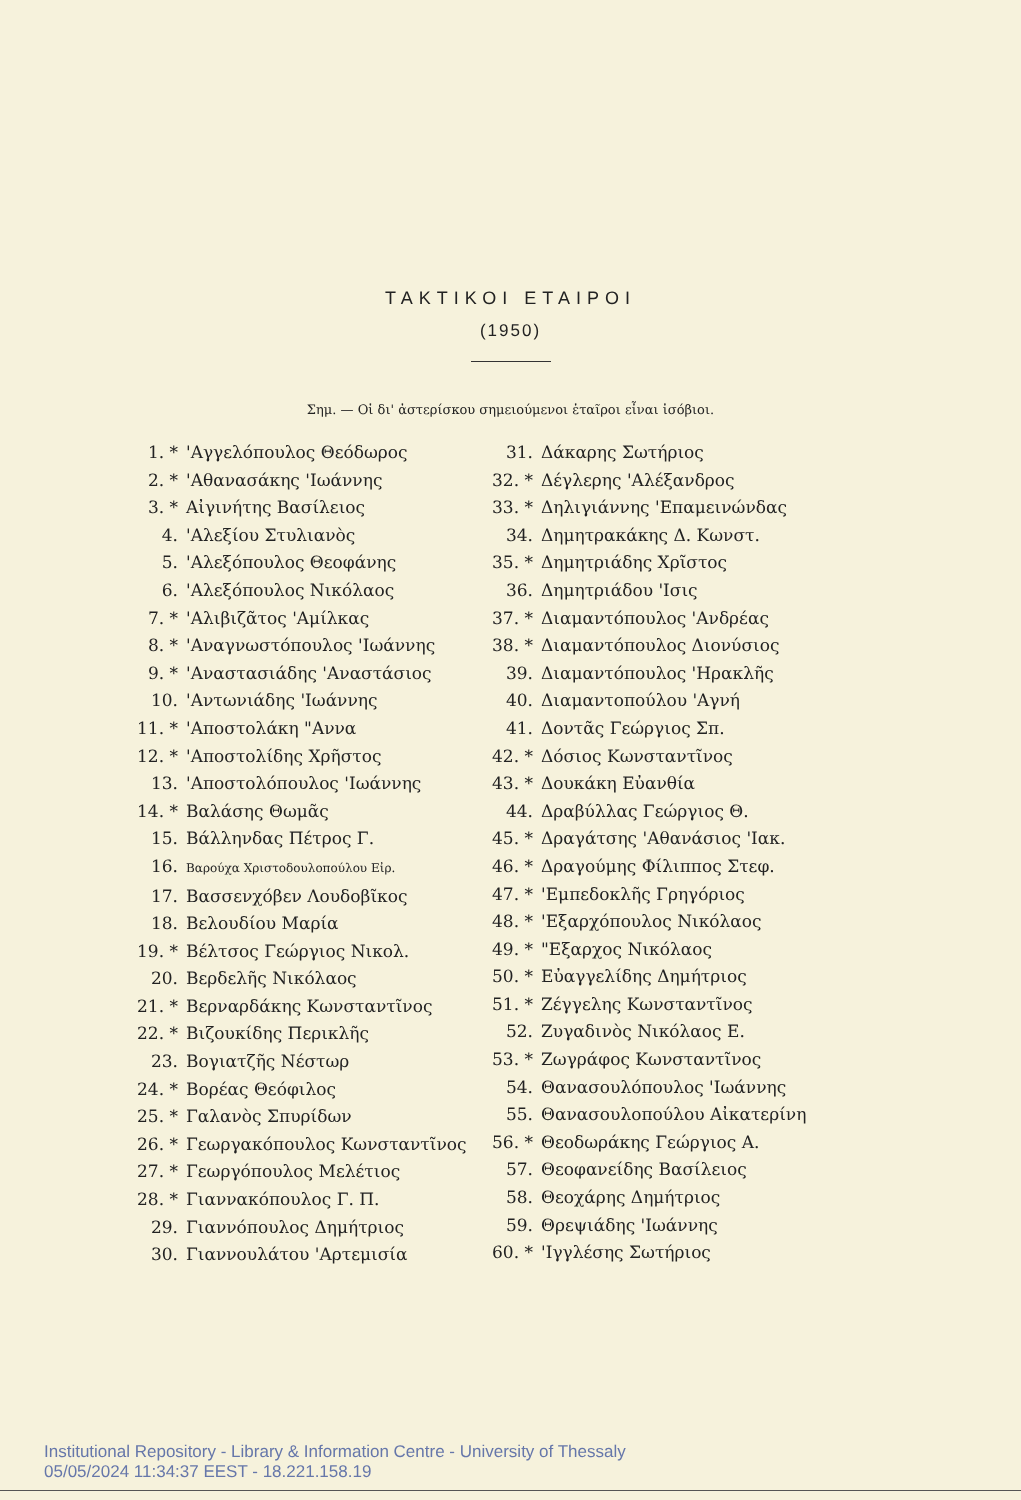ΤΑΚΤΙΚΟΙ ΕΤΑΙΡΟΙ
(1950)
Σημ. — Οἱ δι' ἀστερίσκου σημειούμενοι ἑταῖροι εἶναι ἰσόβιοι.
1. * 'Αγγελόπουλος Θεόδωρος
2. * 'Αθανασάκης 'Ιωάννης
3. * Αἰγινήτης Βασίλειος
4. 'Αλεξίου Στυλιανὸς
5. 'Αλεξόπουλος Θεοφάνης
6. 'Αλεξόπουλος Νικόλαος
7. * 'Αλιβιζᾶτος 'Αμίλκας
8. * 'Αναγνωστόπουλος 'Ιωάννης
9. * 'Αναστασιάδης 'Αναστάσιος
10. 'Αντωνιάδης 'Ιωάννης
11. * 'Αποστολάκη "Αννα
12. * 'Αποστολίδης Χρῆστος
13. 'Αποστολόπουλος 'Ιωάννης
14. * Βαλάσης Θωμᾶς
15. Βάλληνδας Πέτρος Γ.
16. Βαρούχα Χριστοδουλοπούλου Εἰρ.
17. Βασσενχόβεν Λουδοβῖκος
18. Βελουδίου Μαρία
19. * Βέλτσος Γεώργιος Νικολ.
20. Βερδελῆς Νικόλαος
21. * Βερναρδάκης Κωνσταντῖνος
22. * Βιζουκίδης Περικλῆς
23. Βογιατζῆς Νέστωρ
24. * Βορέας Θεόφιλος
25. * Γαλανὸς Σπυρίδων
26. * Γεωργακόπουλος Κωνσταντῖνος
27. * Γεωργόπουλος Μελέτιος
28. * Γιαννακόπουλος Γ. Π.
29. Γιαννόπουλος Δημήτριος
30. Γιαννουλάτου 'Αρτεμισία
31. Δάκαρης Σωτήριος
32. * Δέγλερης 'Αλέξανδρος
33. * Δηλιγιάννης 'Επαμεινώνδας
34. Δημητρακάκης Δ. Κωνστ.
35. * Δημητριάδης Χρῖστος
36. Δημητριάδου 'Ισις
37. * Διαμαντόπουλος 'Ανδρέας
38. * Διαμαντόπουλος Διονύσιος
39. Διαμαντόπουλος 'Ηρακλῆς
40. Διαμαντοπούλου 'Αγνή
41. Δοντᾶς Γεώργιος Σπ.
42. * Δόσιος Κωνσταντῖνος
43. * Δουκάκη Εὐανθία
44. Δραβύλλας Γεώργιος Θ.
45. * Δραγάτσης 'Αθανάσιος 'Ιακ.
46. * Δραγούμης Φίλιππος Στεφ.
47. * 'Εμπεδοκλῆς Γρηγόριος
48. * 'Εξαρχόπουλος Νικόλαος
49. * "Εξαρχος Νικόλαος
50. * Εὐαγγελίδης Δημήτριος
51. * Ζέγγελης Κωνσταντῖνος
52. Ζυγαδινὸς Νικόλαος Ε.
53. * Ζωγράφος Κωνσταντῖνος
54. Θανασουλόπουλος 'Ιωάννης
55. Θανασουλοπούλου Αἰκατερίνη
56. * Θεοδωράκης Γεώργιος Α.
57. Θεοφανείδης Βασίλειος
58. Θεοχάρης Δημήτριος
59. Θρεψιάδης 'Ιωάννης
60. * 'Ιγγλέσης Σωτήριος
Institutional Repository - Library & Information Centre - University of Thessaly
05/05/2024 11:34:37 EEST - 18.221.158.19